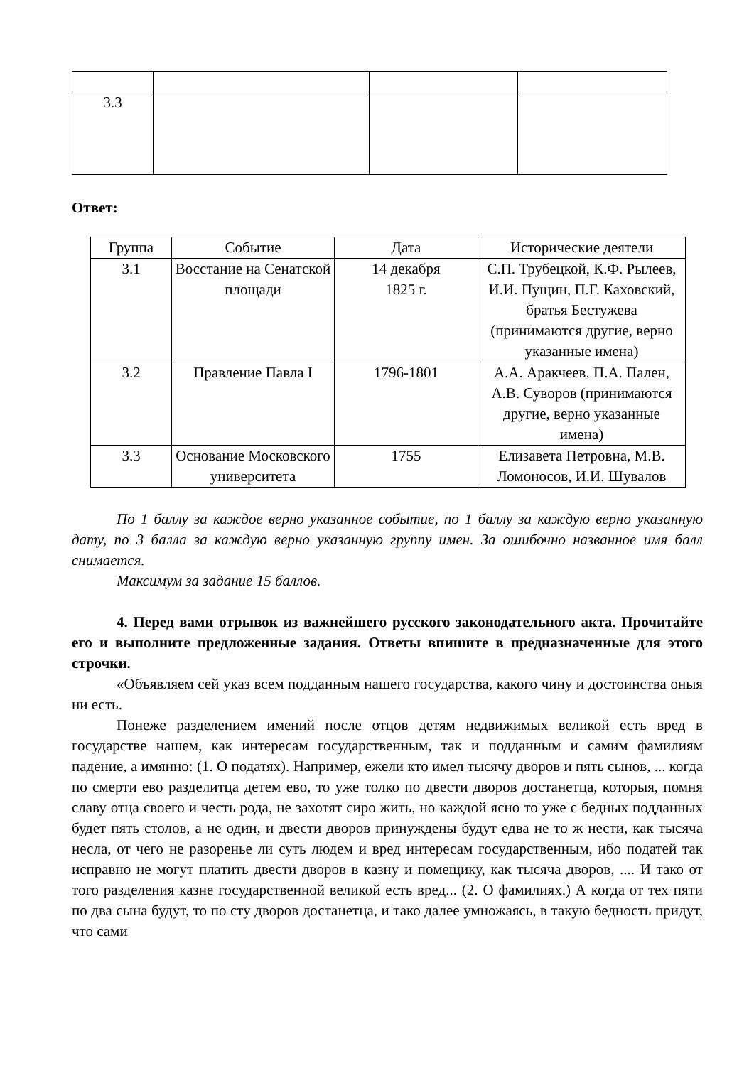| 3.3 | | | |
Ответ:
| Группа | Событие | Дата | Исторические деятели |
| --- | --- | --- | --- |
| 3.1 | Восстание на Сенатской площади | 14 декабря 1825 г. | С.П. Трубецкой, К.Ф. Рылеев, И.И. Пущин, П.Г. Каховский, братья Бестужева (принимаются другие, верно указанные имена) |
| 3.2 | Правление Павла I | 1796-1801 | А.А. Аракчеев, П.А. Пален, А.В. Суворов (принимаются другие, верно указанные имена) |
| 3.3 | Основание Московского университета | 1755 | Елизавета Петровна, М.В. Ломоносов, И.И. Шувалов |
По 1 баллу за каждое верно указанное событие, по 1 баллу за каждую верно указанную дату, по 3 балла за каждую верно указанную группу имен. За ошибочно названное имя балл снимается.
Максимум за задание 15 баллов.
4. Перед вами отрывок из важнейшего русского законодательного акта. Прочитайте его и выполните предложенные задания. Ответы впишите в предназначенные для этого строчки.
«Объявляем сей указ всем подданным нашего государства, какого чину и достоинства оныя ни есть.
Понеже разделением имений после отцов детям недвижимых великой есть вред в государстве нашем, как интересам государственным, так и подданным и самим фамилиям падение, а имянно: (1. О податях). Например, ежели кто имел тысячу дворов и пять сынов, ... когда по смерти ево разделитца детем ево, то уже толко по двести дворов достанетца, которыя, помня славу отца своего и честь рода, не захотят сиро жить, но каждой ясно то уже с бедных подданных будет пять столов, а не один, и двести дворов принуждены будут едва не то ж нести, как тысяча несла, от чего не разоренье ли суть людем и вред интересам государственным, ибо податей так исправно не могут платить двести дворов в казну и помещику, как тысяча дворов, .... И тако от того разделения казне государственной великой есть вред... (2. О фамилиях.) А когда от тех пяти по два сына будут, то по сту дворов достанетца, и тако далее умножаясь, в такую бедность придут, что сами